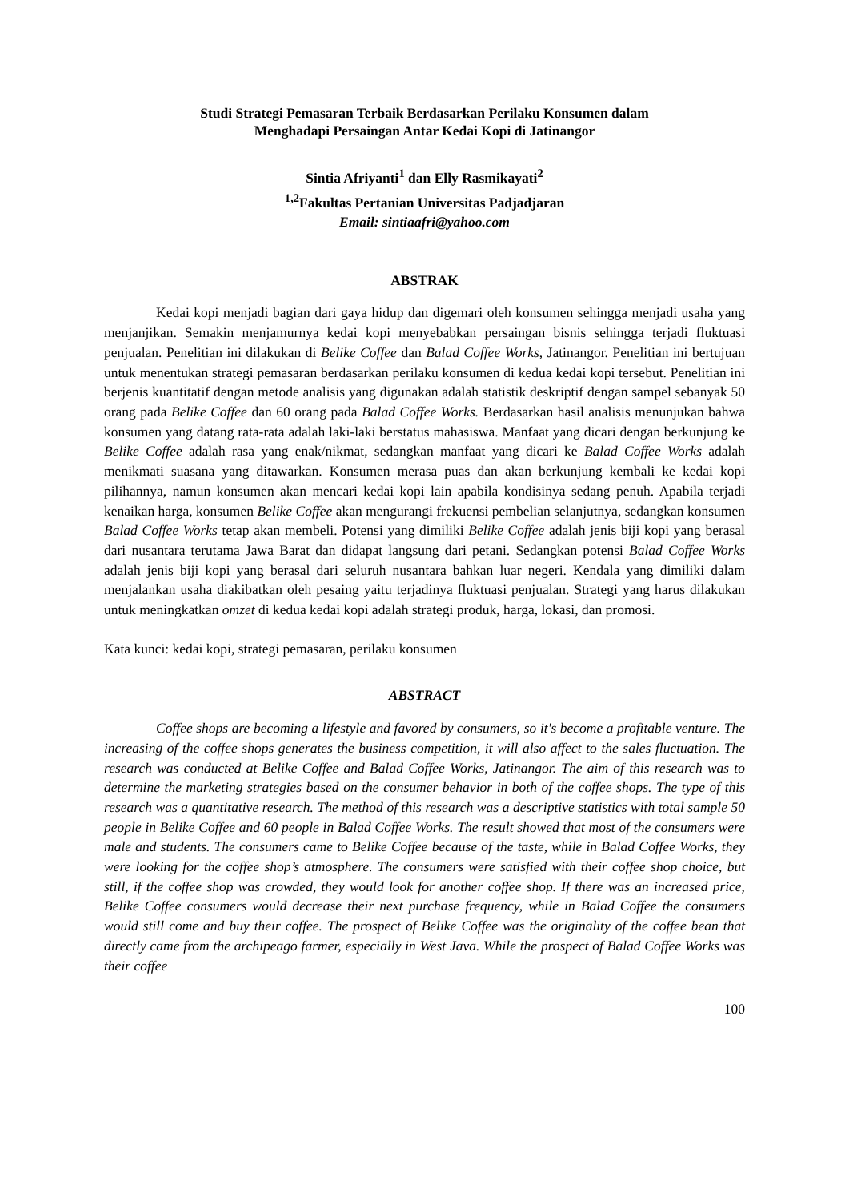Studi Strategi Pemasaran Terbaik Berdasarkan Perilaku Konsumen dalam
Menghadapi Persaingan Antar Kedai Kopi di Jatinangor
Sintia Afriyanti<sup>1</sup> dan Elly Rasmikayati<sup>2</sup>
<sup>1,2</sup>Fakultas Pertanian Universitas Padjadjaran
Email: sintiaafri@yahoo.com
ABSTRAK
Kedai kopi menjadi bagian dari gaya hidup dan digemari oleh konsumen sehingga menjadi usaha yang menjanjikan. Semakin menjamurnya kedai kopi menyebabkan persaingan bisnis sehingga terjadi fluktuasi penjualan. Penelitian ini dilakukan di Belike Coffee dan Balad Coffee Works, Jatinangor. Penelitian ini bertujuan untuk menentukan strategi pemasaran berdasarkan perilaku konsumen di kedua kedai kopi tersebut. Penelitian ini berjenis kuantitatif dengan metode analisis yang digunakan adalah statistik deskriptif dengan sampel sebanyak 50 orang pada Belike Coffee dan 60 orang pada Balad Coffee Works. Berdasarkan hasil analisis menunjukan bahwa konsumen yang datang rata-rata adalah laki-laki berstatus mahasiswa. Manfaat yang dicari dengan berkunjung ke Belike Coffee adalah rasa yang enak/nikmat, sedangkan manfaat yang dicari ke Balad Coffee Works adalah menikmati suasana yang ditawarkan. Konsumen merasa puas dan akan berkunjung kembali ke kedai kopi pilihannya, namun konsumen akan mencari kedai kopi lain apabila kondisinya sedang penuh. Apabila terjadi kenaikan harga, konsumen Belike Coffee akan mengurangi frekuensi pembelian selanjutnya, sedangkan konsumen Balad Coffee Works tetap akan membeli. Potensi yang dimiliki Belike Coffee adalah jenis biji kopi yang berasal dari nusantara terutama Jawa Barat dan didapat langsung dari petani. Sedangkan potensi Balad Coffee Works adalah jenis biji kopi yang berasal dari seluruh nusantara bahkan luar negeri. Kendala yang dimiliki dalam menjalankan usaha diakibatkan oleh pesaing yaitu terjadinya fluktuasi penjualan. Strategi yang harus dilakukan untuk meningkatkan omzet di kedua kedai kopi adalah strategi produk, harga, lokasi, dan promosi.
Kata kunci: kedai kopi, strategi pemasaran, perilaku konsumen
ABSTRACT
Coffee shops are becoming a lifestyle and favored by consumers, so it's become a profitable venture. The increasing of the coffee shops generates the business competition, it will also affect to the sales fluctuation. The research was conducted at Belike Coffee and Balad Coffee Works, Jatinangor. The aim of this research was to determine the marketing strategies based on the consumer behavior in both of the coffee shops. The type of this research was a quantitative research. The method of this research was a descriptive statistics with total sample 50 people in Belike Coffee and 60 people in Balad Coffee Works. The result showed that most of the consumers were male and students. The consumers came to Belike Coffee because of the taste, while in Balad Coffee Works, they were looking for the coffee shop’s atmosphere. The consumers were satisfied with their coffee shop choice, but still, if the coffee shop was crowded, they would look for another coffee shop. If there was an increased price, Belike Coffee consumers would decrease their next purchase frequency, while in Balad Coffee the consumers would still come and buy their coffee. The prospect of Belike Coffee was the originality of the coffee bean that directly came from the archipeago farmer, especially in West Java. While the prospect of Balad Coffee Works was their coffee
100